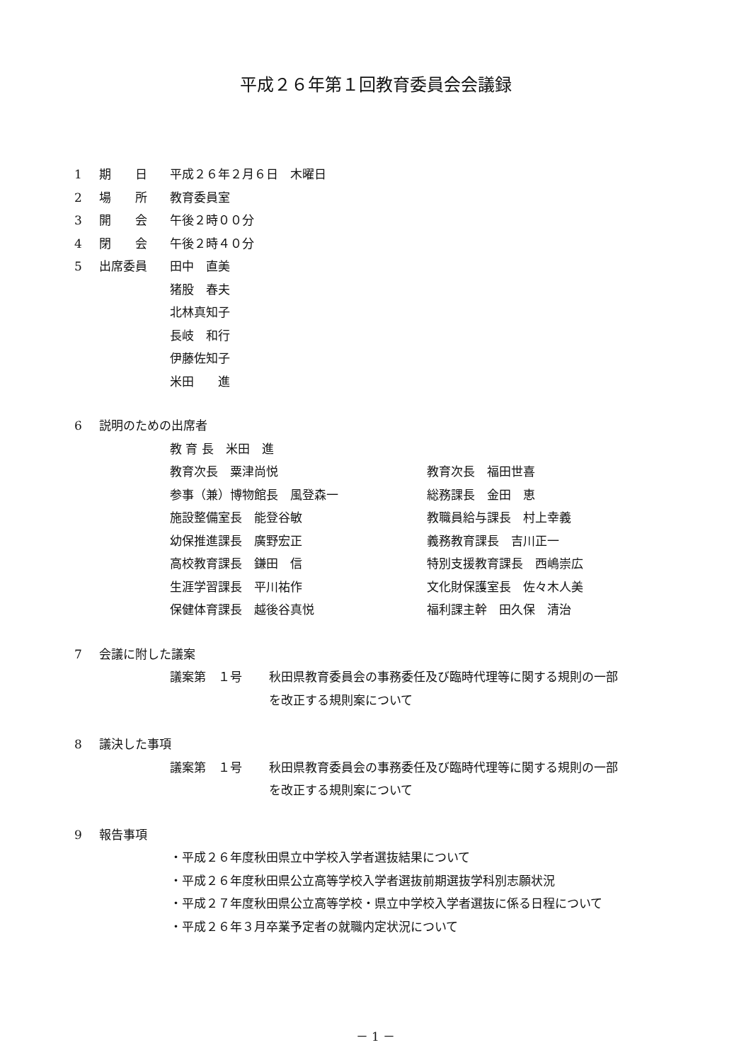平成２６年第１回教育委員会会議録
1 期　　日 平成２６年２月６日　木曜日
2 場　　所 教育委員室
3 開　　会 午後２時００分
4 閉　　会 午後２時４０分
5 出席委員 田中　直美
猪股　春夫
北林真知子
長岐　和行
伊藤佐知子
米田　　進
6 説明のための出席者
教 育 長　米田　進
教育次長　粟津尚悦 教育次長　福田世喜
参事（兼）博物館長　風登森一 総務課長　金田　恵
施設整備室長　能登谷敏 教職員給与課長　村上幸義
幼保推進課長　廣野宏正 義務教育課長　吉川正一
高校教育課長　鎌田　信 特別支援教育課長　西嶋崇広
生涯学習課長　平川祐作 文化財保護室長　佐々木人美
保健体育課長　越後谷真悦 福利課主幹　田久保　清治
7 会議に附した議案
議案第　１号 秋田県教育委員会の事務委任及び臨時代理等に関する規則の一部
を改正する規則案について
8 議決した事項
議案第　１号 秋田県教育委員会の事務委任及び臨時代理等に関する規則の一部
を改正する規則案について
9 報告事項
・平成２６年度秋田県立中学校入学者選抜結果について
・平成２６年度秋田県公立高等学校入学者選抜前期選抜学科別志願状況
・平成２７年度秋田県公立高等学校・県立中学校入学者選抜に係る日程について
・平成２６年３月卒業予定者の就職内定状況について
－ 1 －